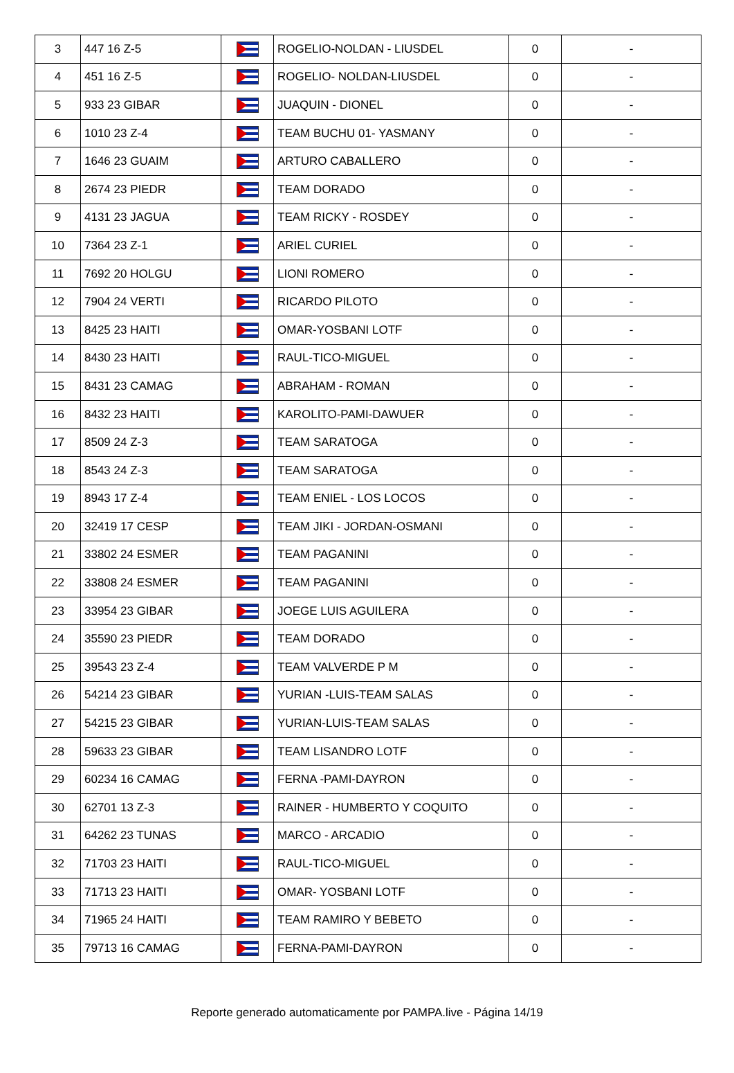| 3 | 447 16 Z-5 | | ROGELIO-NOLDAN - LIUSDEL | 0 | - |
| 4 | 451 16 Z-5 | | ROGELIO- NOLDAN-LIUSDEL | 0 | - |
| 5 | 933 23 GIBAR | | JUAQUIN - DIONEL | 0 | - |
| 6 | 1010 23 Z-4 | | TEAM BUCHU 01- YASMANY | 0 | - |
| 7 | 1646 23 GUAIM | | ARTURO CABALLERO | 0 | - |
| 8 | 2674 23 PIEDR | | TEAM DORADO | 0 | - |
| 9 | 4131 23 JAGUA | | TEAM RICKY - ROSDEY | 0 | - |
| 10 | 7364 23 Z-1 | | ARIEL CURIEL | 0 | - |
| 11 | 7692 20 HOLGU | | LIONI ROMERO | 0 | - |
| 12 | 7904 24 VERTI | | RICARDO PILOTO | 0 | - |
| 13 | 8425 23 HAITI | | OMAR-YOSBANI LOTF | 0 | - |
| 14 | 8430 23 HAITI | | RAUL-TICO-MIGUEL | 0 | - |
| 15 | 8431 23 CAMAG | | ABRAHAM - ROMAN | 0 | - |
| 16 | 8432 23 HAITI | | KAROLITO-PAMI-DAWUER | 0 | - |
| 17 | 8509 24 Z-3 | | TEAM SARATOGA | 0 | - |
| 18 | 8543 24 Z-3 | | TEAM SARATOGA | 0 | - |
| 19 | 8943 17 Z-4 | | TEAM ENIEL - LOS LOCOS | 0 | - |
| 20 | 32419 17 CESP | | TEAM JIKI - JORDAN-OSMANI | 0 | - |
| 21 | 33802 24 ESMER | | TEAM PAGANINI | 0 | - |
| 22 | 33808 24 ESMER | | TEAM PAGANINI | 0 | - |
| 23 | 33954 23 GIBAR | | JOEGE LUIS AGUILERA | 0 | - |
| 24 | 35590 23 PIEDR | | TEAM DORADO | 0 | - |
| 25 | 39543 23 Z-4 | | TEAM VALVERDE P M | 0 | - |
| 26 | 54214 23 GIBAR | | YURIAN -LUIS-TEAM SALAS | 0 | - |
| 27 | 54215 23 GIBAR | | YURIAN-LUIS-TEAM SALAS | 0 | - |
| 28 | 59633 23 GIBAR | | TEAM LISANDRO LOTF | 0 | - |
| 29 | 60234 16 CAMAG | | FERNA -PAMI-DAYRON | 0 | - |
| 30 | 62701 13 Z-3 | | RAINER - HUMBERTO Y COQUITO | 0 | - |
| 31 | 64262 23 TUNAS | | MARCO - ARCADIO | 0 | - |
| 32 | 71703 23 HAITI | | RAUL-TICO-MIGUEL | 0 | - |
| 33 | 71713 23 HAITI | | OMAR- YOSBANI LOTF | 0 | - |
| 34 | 71965 24 HAITI | | TEAM RAMIRO Y BEBETO | 0 | - |
| 35 | 79713 16 CAMAG | | FERNA-PAMI-DAYRON | 0 | - |
Reporte generado automaticamente por PAMPA.live - Página 14/19